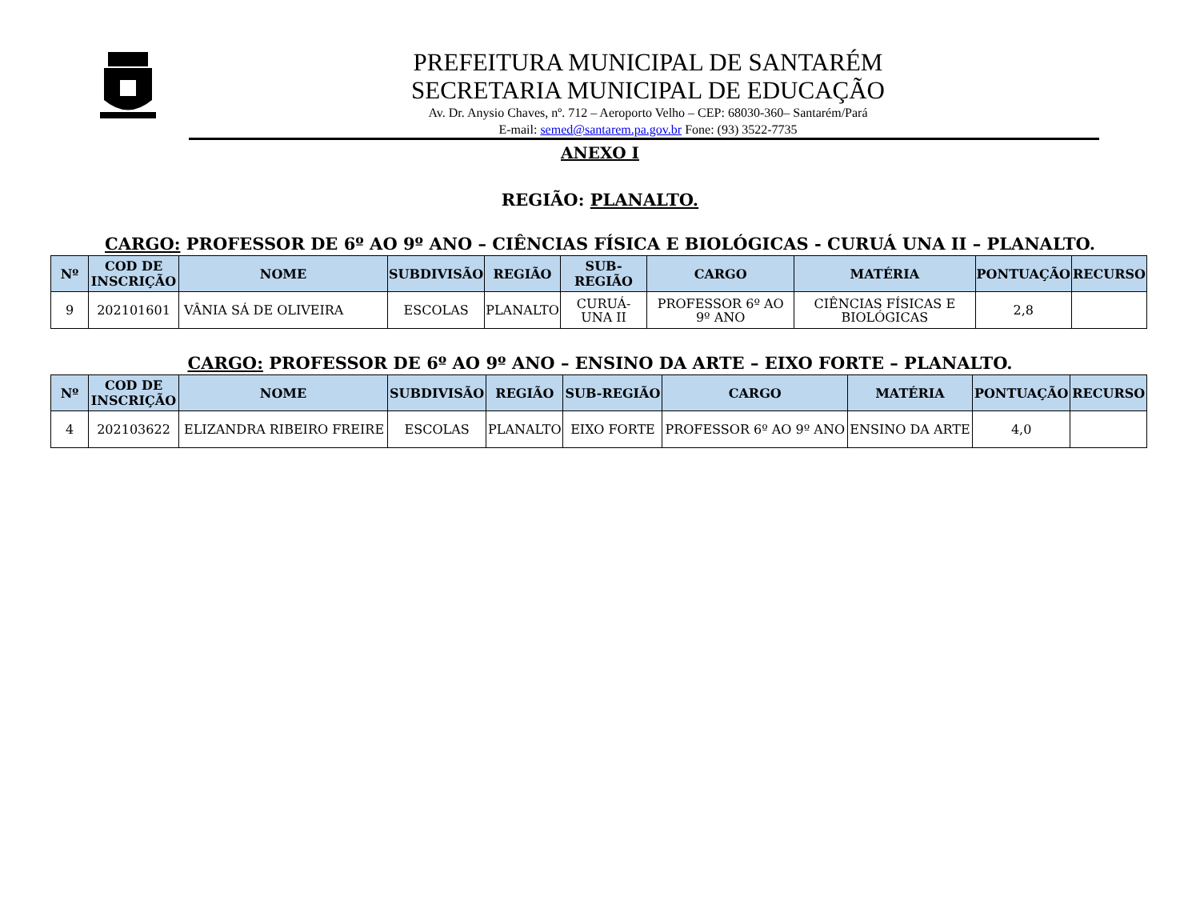PREFEITURA MUNICIPAL DE SANTARÉM
SECRETARIA MUNICIPAL DE EDUCAÇÃO
Av. Dr. Anysio Chaves, nº. 712 – Aeroporto Velho – CEP: 68030-360– Santarém/Pará
E-mail: semed@santarem.pa.gov.br Fone: (93) 3522-7735
ANEXO I
REGIÃO: PLANALTO.
CARGO: PROFESSOR DE 6º AO 9º ANO – CIÊNCIAS FÍSICA E BIOLÓGICAS - CURUÁ UNA II – PLANALTO.
| Nº | COD DE INSCRIÇÃO | NOME | SUBDIVISÃO | REGIÃO | SUB-REGIÃO | CARGO | MATÉRIA | PONTUAÇÃO | RECURSO |
| --- | --- | --- | --- | --- | --- | --- | --- | --- | --- |
| 9 | 202101601 | VÂNIA SÁ DE OLIVEIRA | ESCOLAS | PLANALTO | CURUÁ-UNA II | PROFESSOR 6º AO 9º ANO | CIÊNCIAS FÍSICAS E BIOLÓGICAS | 2,8 | |
CARGO: PROFESSOR DE 6º AO 9º ANO – ENSINO DA ARTE – EIXO FORTE – PLANALTO.
| Nº | COD DE INSCRIÇÃO | NOME | SUBDIVISÃO | REGIÃO | SUB-REGIÃO | CARGO | MATÉRIA | PONTUAÇÃO | RECURSO |
| --- | --- | --- | --- | --- | --- | --- | --- | --- | --- |
| 4 | 202103622 | ELIZANDRA RIBEIRO FREIRE | ESCOLAS | PLANALTO | EIXO FORTE | PROFESSOR 6º AO 9º ANO | ENSINO DA ARTE | 4,0 | |